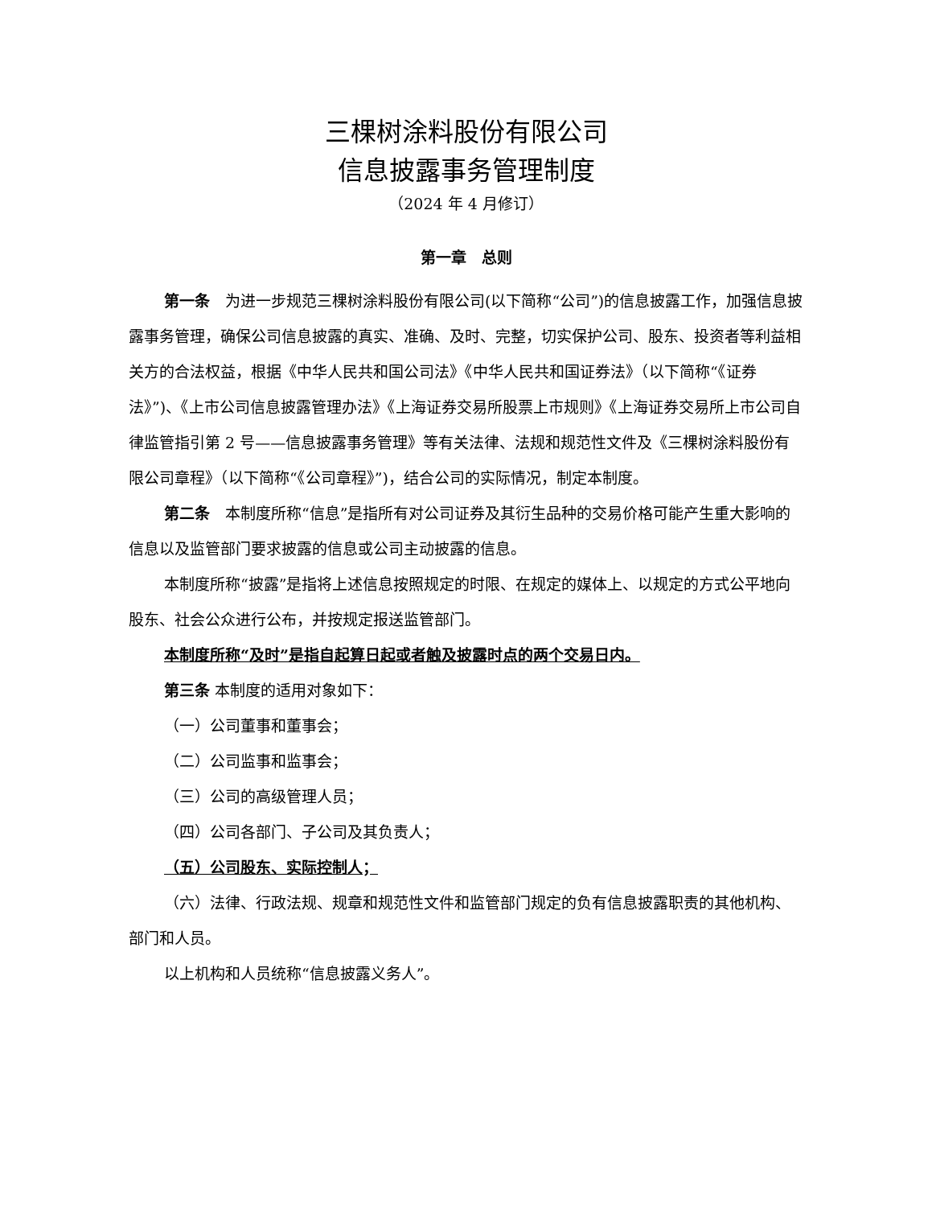三棵树涂料股份有限公司
信息披露事务管理制度
（2024 年 4 月修订）
第一章　总则
第一条　为进一步规范三棵树涂料股份有限公司(以下简称“公司”)的信息披露工作，加强信息披露事务管理，确保公司信息披露的真实、准确、及时、完整，切实保护公司、股东、投资者等利益相关方的合法权益，根据《中华人民共和国公司法》《中华人民共和国证券法》（以下简称“《证券法》”)、《上市公司信息披露管理办法》《上海证券交易所股票上市规则》《上海证券交易所上市公司自律监管指引第 2 号——信息披露事务管理》等有关法律、法规和规范性文件及《三棵树涂料股份有限公司章程》（以下简称“《公司章程》”)，结合公司的实际情况，制定本制度。
第二条　本制度所称“信息”是指所有对公司证券及其衍生品种的交易价格可能产生重大影响的信息以及监管部门要求披露的信息或公司主动披露的信息。
本制度所称“披露”是指将上述信息按照规定的时限、在规定的媒体上、以规定的方式公平地向股东、社会公众进行公布，并按规定报送监管部门。
本制度所称“及时”是指自起算日起或者触及披露时点的两个交易日内。
第三条 本制度的适用对象如下：
（一）公司董事和董事会；
（二）公司监事和监事会；
（三）公司的高级管理人员；
（四）公司各部门、子公司及其负责人；
（五）公司股东、实际控制人；
（六）法律、行政法规、规章和规范性文件和监管部门规定的负有信息披露职责的其他机构、部门和人员。
以上机构和人员统称“信息披露义务人”。